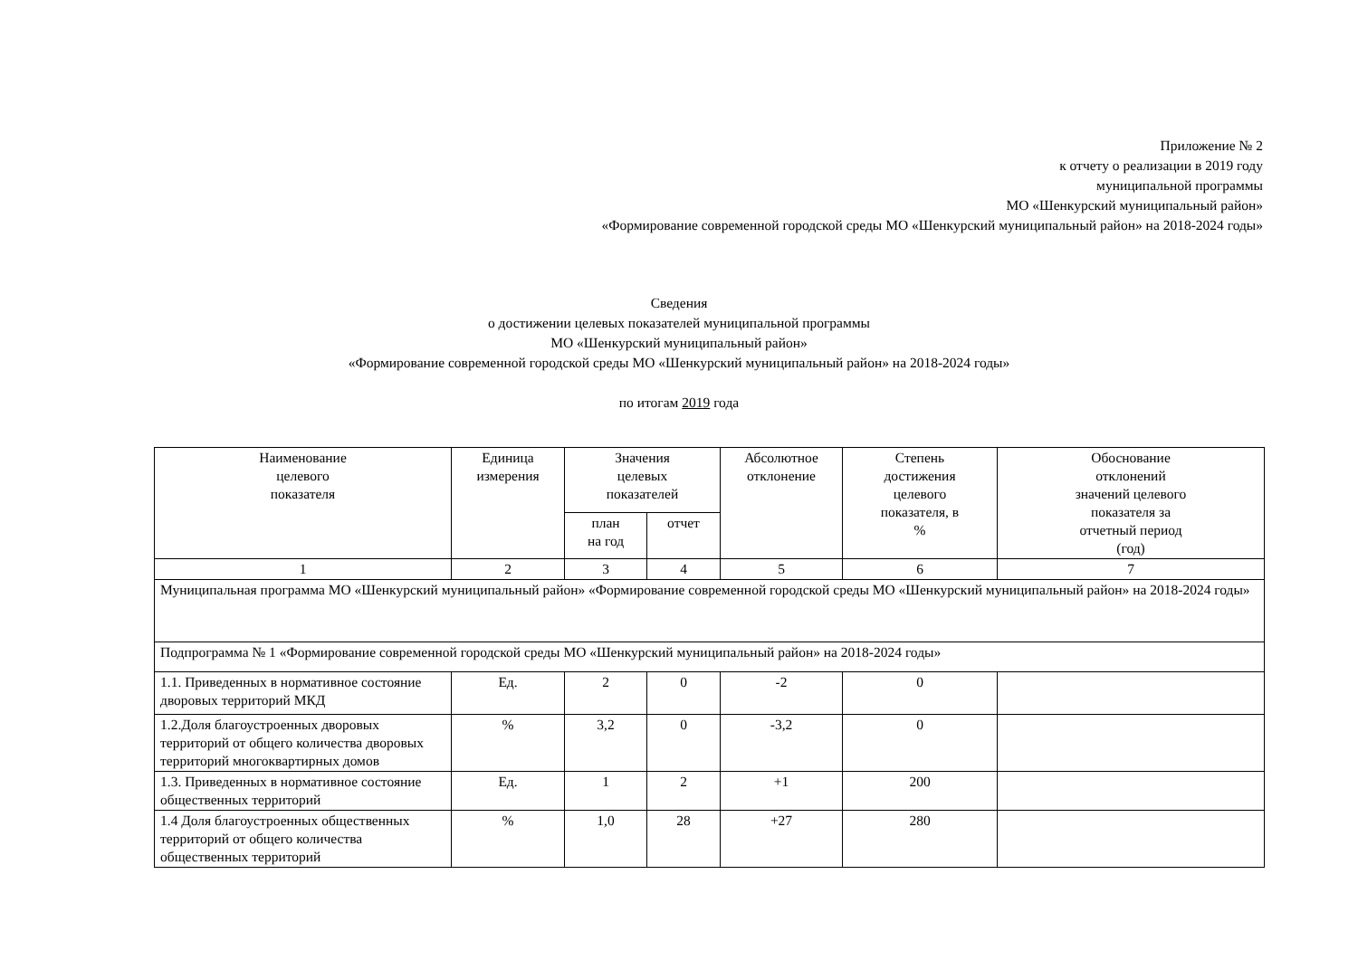Приложение № 2
к отчету о реализации в 2019 году
муниципальной программы
МО «Шенкурский муниципальный район»
«Формирование современной городской среды МО «Шенкурский муниципальный район» на 2018-2024 годы»
Сведения
о достижении целевых показателей муниципальной программы
МО «Шенкурский муниципальный район»
«Формирование современной городской среды МО «Шенкурский муниципальный район» на 2018-2024 годы»
по итогам 2019 года
| Наименование целевого показателя | Единица измерения | Значения целевых показателей | | Абсолютное отклонение | Степень достижения целевого показателя, в % | Обоснование отклонений значений целевого показателя за отчетный период (год) |
| --- | --- | --- | --- | --- | --- | --- |
| | | план на год | отчет | | | |
| 1 | 2 | 3 | 4 | 5 | 6 | 7 |
| Муниципальная программа МО «Шенкурский муниципальный район» «Формирование современной городской среды МО «Шенкурский муниципальный район» на 2018-2024 годы» | | | | | | |
| Подпрограмма № 1 «Формирование современной городской среды МО «Шенкурский муниципальный район» на 2018-2024 годы» | | | | | | |
| 1.1. Приведенных в нормативное состояние дворовых территорий МКД | Ед. | 2 | 0 | -2 | 0 | |
| 1.2.Доля благоустроенных дворовых территорий от общего количества дворовых территорий многоквартирных домов | % | 3,2 | 0 | -3,2 | 0 | |
| 1.3. Приведенных в нормативное состояние общественных территорий | Ед. | 1 | 2 | +1 | 200 | |
| 1.4 Доля благоустроенных общественных территорий от общего количества общественных территорий | % | 1,0 | 28 | +27 | 280 | |